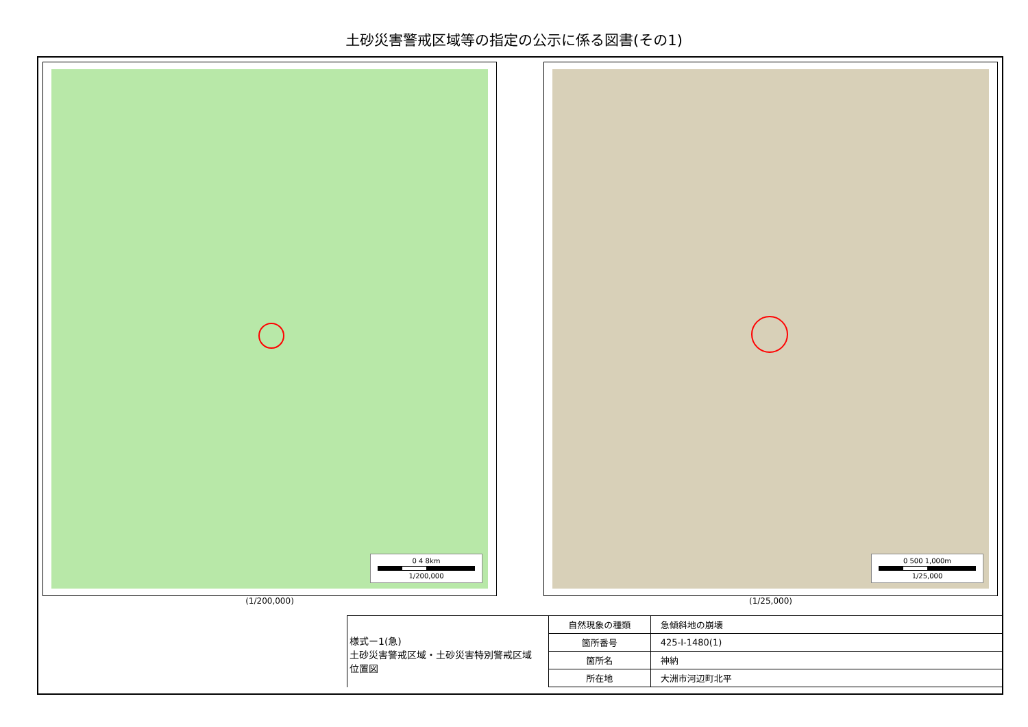土砂災害警戒区域等の指定の公示に係る図書(その1)
0 4 8km
1/200,000
(1/200,000)
0 500 1,000m
1/25,000
(1/25,000)
様式ー1(急)
土砂災害警戒区域・土砂災害特別警戒区域
位置図
| 自然現象の種類 | 急傾斜地の崩壊 |
| 箇所番号 | 425-Ⅰ-1480(1) |
| 箇所名 | 神納 |
| 所在地 | 大洲市河辺町北平 |